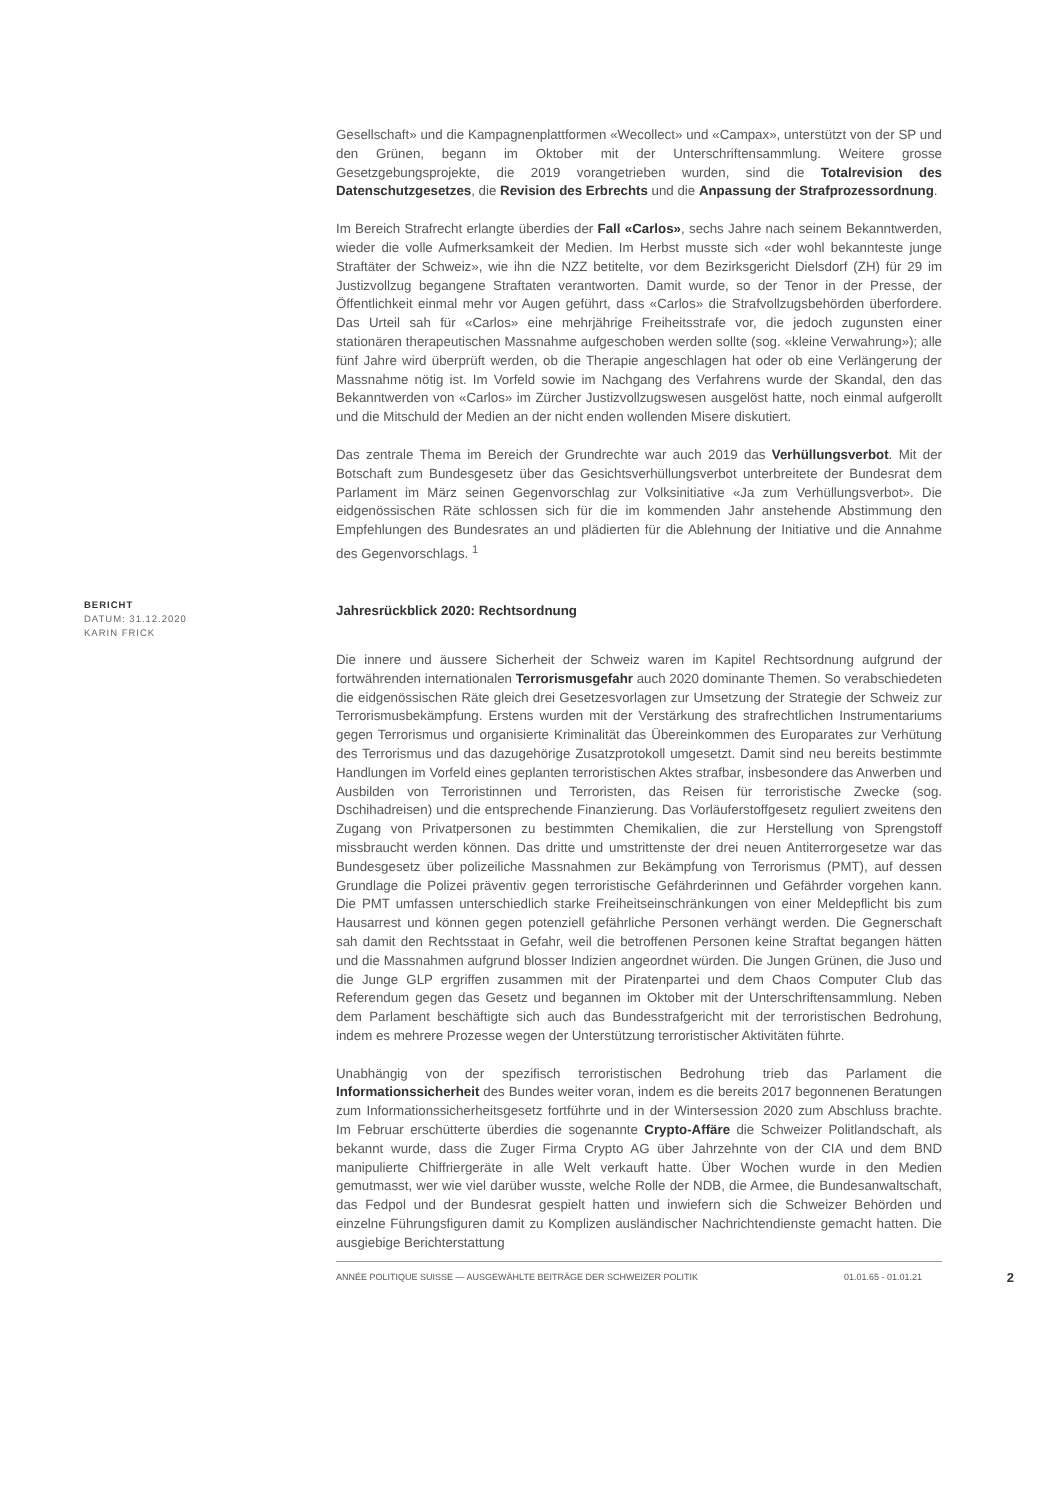Gesellschaft» und die Kampagnenplattformen «Wecollect» und «Campax», unterstützt von der SP und den Grünen, begann im Oktober mit der Unterschriftensammlung. Weitere grosse Gesetzgebungsprojekte, die 2019 vorangetrieben wurden, sind die Totalrevision des Datenschutzgesetzes, die Revision des Erbrechts und die Anpassung der Strafprozessordnung.
Im Bereich Strafrecht erlangte überdies der Fall «Carlos», sechs Jahre nach seinem Bekanntwerden, wieder die volle Aufmerksamkeit der Medien. Im Herbst musste sich «der wohl bekannteste junge Straftäter der Schweiz», wie ihn die NZZ betitelte, vor dem Bezirksgericht Dielsdorf (ZH) für 29 im Justizvollzug begangene Straftaten verantworten. Damit wurde, so der Tenor in der Presse, der Öffentlichkeit einmal mehr vor Augen geführt, dass «Carlos» die Strafvollzugsbehörden überfordere. Das Urteil sah für «Carlos» eine mehrjährige Freiheitsstrafe vor, die jedoch zugunsten einer stationären therapeutischen Massnahme aufgeschoben werden sollte (sog. «kleine Verwahrung»); alle fünf Jahre wird überprüft werden, ob die Therapie angeschlagen hat oder ob eine Verlängerung der Massnahme nötig ist. Im Vorfeld sowie im Nachgang des Verfahrens wurde der Skandal, den das Bekanntwerden von «Carlos» im Zürcher Justizvollzugswesen ausgelöst hatte, noch einmal aufgerollt und die Mitschuld der Medien an der nicht enden wollenden Misere diskutiert.
Das zentrale Thema im Bereich der Grundrechte war auch 2019 das Verhüllungsverbot. Mit der Botschaft zum Bundesgesetz über das Gesichtsverhüllungsverbot unterbreitete der Bundesrat dem Parlament im März seinen Gegenvorschlag zur Volksinitiative «Ja zum Verhüllungsverbot». Die eidgenössischen Räte schlossen sich für die im kommenden Jahr anstehende Abstimmung den Empfehlungen des Bundesrates an und plädierten für die Ablehnung der Initiative und die Annahme des Gegenvorschlags. <sup>1</sup>
BERICHT
DATUM: 31.12.2020
KARIN FRICK
Jahresrückblick 2020: Rechtsordnung
Die innere und äussere Sicherheit der Schweiz waren im Kapitel Rechtsordnung aufgrund der fortwährenden internationalen Terrorismusgefahr auch 2020 dominante Themen. So verabschiedeten die eidgenössischen Räte gleich drei Gesetzesvorlagen zur Umsetzung der Strategie der Schweiz zur Terrorismusbekämpfung. Erstens wurden mit der Verstärkung des strafrechtlichen Instrumentariums gegen Terrorismus und organisierte Kriminalität das Übereinkommen des Europarates zur Verhütung des Terrorismus und das dazugehörige Zusatzprotokoll umgesetzt. Damit sind neu bereits bestimmte Handlungen im Vorfeld eines geplanten terroristischen Aktes strafbar, insbesondere das Anwerben und Ausbilden von Terroristinnen und Terroristen, das Reisen für terroristische Zwecke (sog. Dschihadreisen) und die entsprechende Finanzierung. Das Vorläuferstoffgesetz reguliert zweitens den Zugang von Privatpersonen zu bestimmten Chemikalien, die zur Herstellung von Sprengstoff missbraucht werden können. Das dritte und umstrittenste der drei neuen Antiterrorgesetze war das Bundesgesetz über polizeiliche Massnahmen zur Bekämpfung von Terrorismus (PMT), auf dessen Grundlage die Polizei präventiv gegen terroristische Gefährderinnen und Gefährder vorgehen kann. Die PMT umfassen unterschiedlich starke Freiheitseinschränkungen von einer Meldepflicht bis zum Hausarrest und können gegen potenziell gefährliche Personen verhängt werden. Die Gegnerschaft sah damit den Rechtsstaat in Gefahr, weil die betroffenen Personen keine Straftat begangen hätten und die Massnahmen aufgrund blosser Indizien angeordnet würden. Die Jungen Grünen, die Juso und die Junge GLP ergriffen zusammen mit der Piratenpartei und dem Chaos Computer Club das Referendum gegen das Gesetz und begannen im Oktober mit der Unterschriftensammlung. Neben dem Parlament beschäftigte sich auch das Bundesstrafgericht mit der terroristischen Bedrohung, indem es mehrere Prozesse wegen der Unterstützung terroristischer Aktivitäten führte.
Unabhängig von der spezifisch terroristischen Bedrohung trieb das Parlament die Informationssicherheit des Bundes weiter voran, indem es die bereits 2017 begonnenen Beratungen zum Informationssicherheitsgesetz fortführte und in der Wintersession 2020 zum Abschluss brachte. Im Februar erschütterte überdies die sogenannte Crypto-Affäre die Schweizer Politlandschaft, als bekannt wurde, dass die Zuger Firma Crypto AG über Jahrzehnte von der CIA und dem BND manipulierte Chiffriergeräte in alle Welt verkauft hatte. Über Wochen wurde in den Medien gemutmasst, wer wie viel darüber wusste, welche Rolle der NDB, die Armee, die Bundesanwaltschaft, das Fedpol und der Bundesrat gespielt hatten und inwiefern sich die Schweizer Behörden und einzelne Führungsfiguren damit zu Komplizen ausländischer Nachrichtendienste gemacht hatten. Die ausgiebige Berichterstattung
ANNÉE POLITIQUE SUISSE — AUSGEWÄHLTE BEITRÄGE DER SCHWEIZER POLITIK 01.01.65 - 01.01.21 2